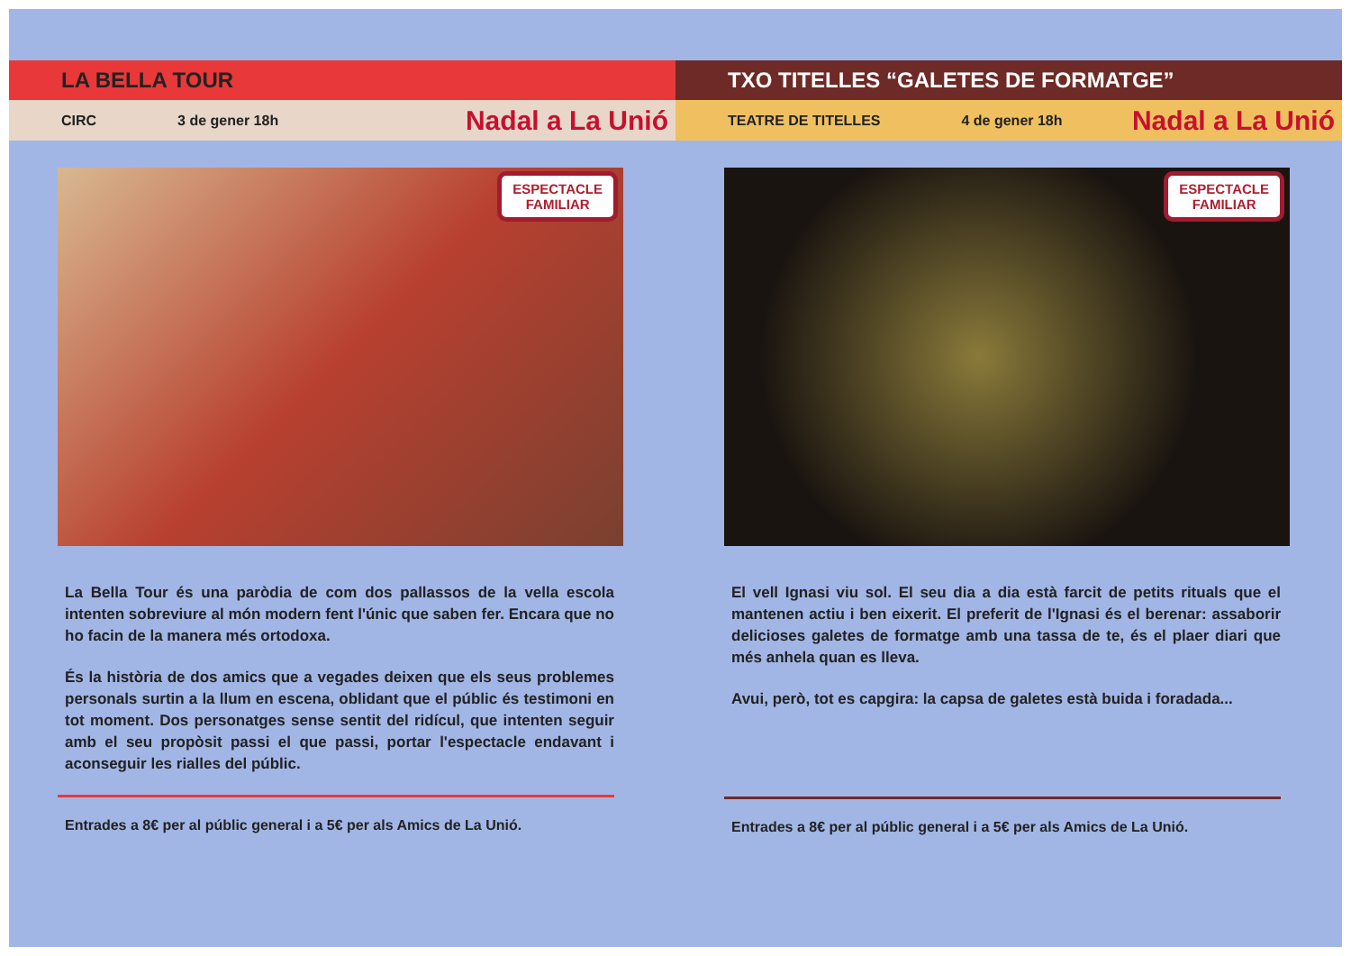LA BELLA TOUR
CIRC 3 de gener 18h Nadal a La Unió
ESPECTACLE
FAMILIAR
La Bella Tour és una paròdia de com dos pallassos de la vella escola intenten sobreviure al món modern fent l'únic que saben fer. Encara que no ho facin de la manera més ortodoxa.
És la història de dos amics que a vegades deixen que els seus problemes personals surtin a la llum en escena, oblidant que el públic és testimoni en tot moment. Dos personatges sense sentit del ridícul, que intenten seguir amb el seu propòsit passi el que passi, portar l'espectacle endavant i aconseguir les rialles del públic.
Entrades a 8€ per al públic general i a 5€ per als Amics de La Unió.
TXO TITELLES “GALETES DE FORMATGE”
TEATRE DE TITELLES 4 de gener 18h Nadal a La Unió
ESPECTACLE
FAMILIAR
El vell Ignasi viu sol. El seu dia a dia està farcit de petits rituals que el mantenen actiu i ben eixerit. El preferit de l'Ignasi és el berenar: assaborir delicioses galetes de formatge amb una tassa de te, és el plaer diari que més anhela quan es lleva.
Avui, però, tot es capgira: la capsa de galetes està buida i foradada...
Entrades a 8€ per al públic general i a 5€ per als Amics de La Unió.